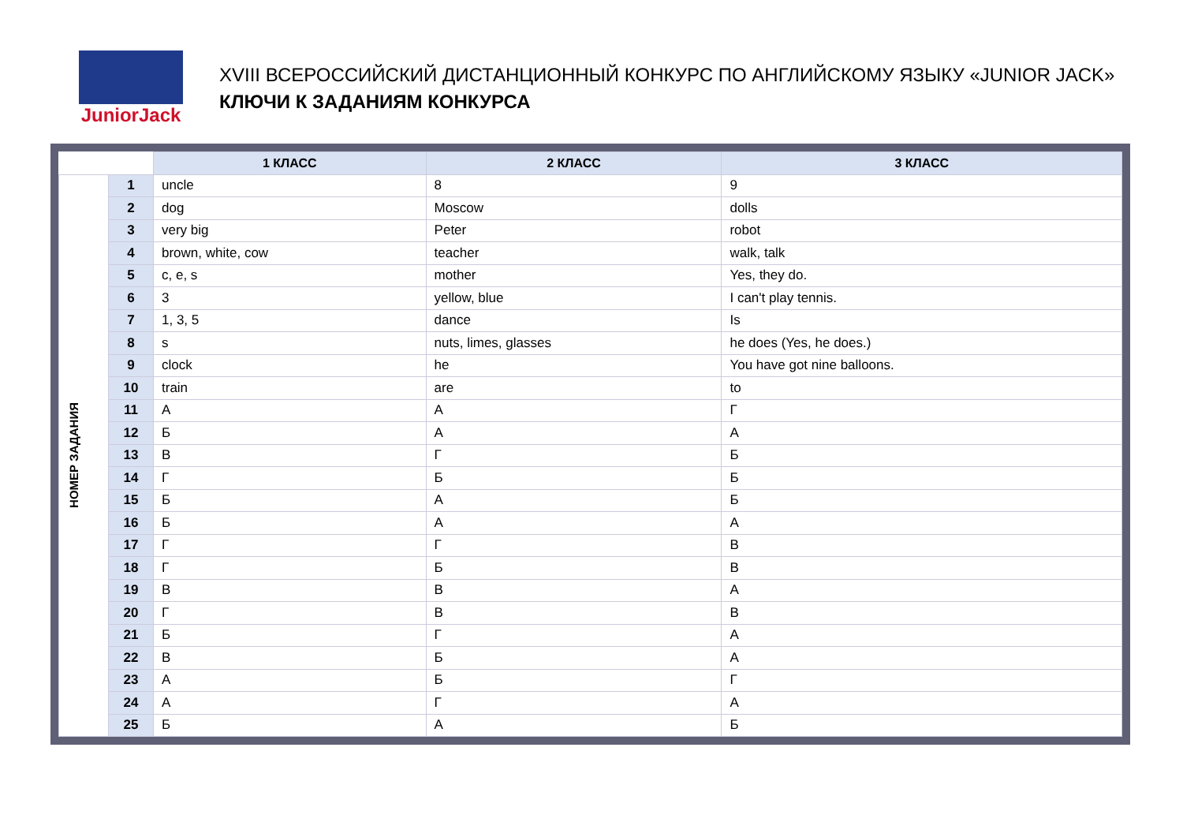JuniorJack
XVIII ВСЕРОССИЙСКИЙ ДИСТАНЦИОННЫЙ КОНКУРС ПО АНГЛИЙСКОМУ ЯЗЫКУ «JUNIOR JACK»
КЛЮЧИ К ЗАДАНИЯМ КОНКУРСА
| | | 1 КЛАСС | 2 КЛАСС | 3 КЛАСС |
| НОМЕР ЗАДАНИЯ | 1 | uncle | 8 | 9 |
| | 2 | dog | Moscow | dolls |
| | 3 | very big | Peter | robot |
| | 4 | brown, white, cow | teacher | walk, talk |
| | 5 | c, e, s | mother | Yes, they do. |
| | 6 | 3 | yellow, blue | I can't play tennis. |
| | 7 | 1, 3, 5 | dance | Is |
| | 8 | s | nuts, limes, glasses | he does (Yes, he does.) |
| | 9 | clock | he | You have got nine balloons. |
| | 10 | train | are | to |
| | 11 | А | А | Г |
| | 12 | Б | А | А |
| | 13 | В | Г | Б |
| | 14 | Г | Б | Б |
| | 15 | Б | А | Б |
| | 16 | Б | А | А |
| | 17 | Г | Г | В |
| | 18 | Г | Б | В |
| | 19 | В | В | А |
| | 20 | Г | В | В |
| | 21 | Б | Г | А |
| | 22 | В | Б | А |
| | 23 | А | Б | Г |
| | 24 | А | Г | А |
| | 25 | Б | А | Б |